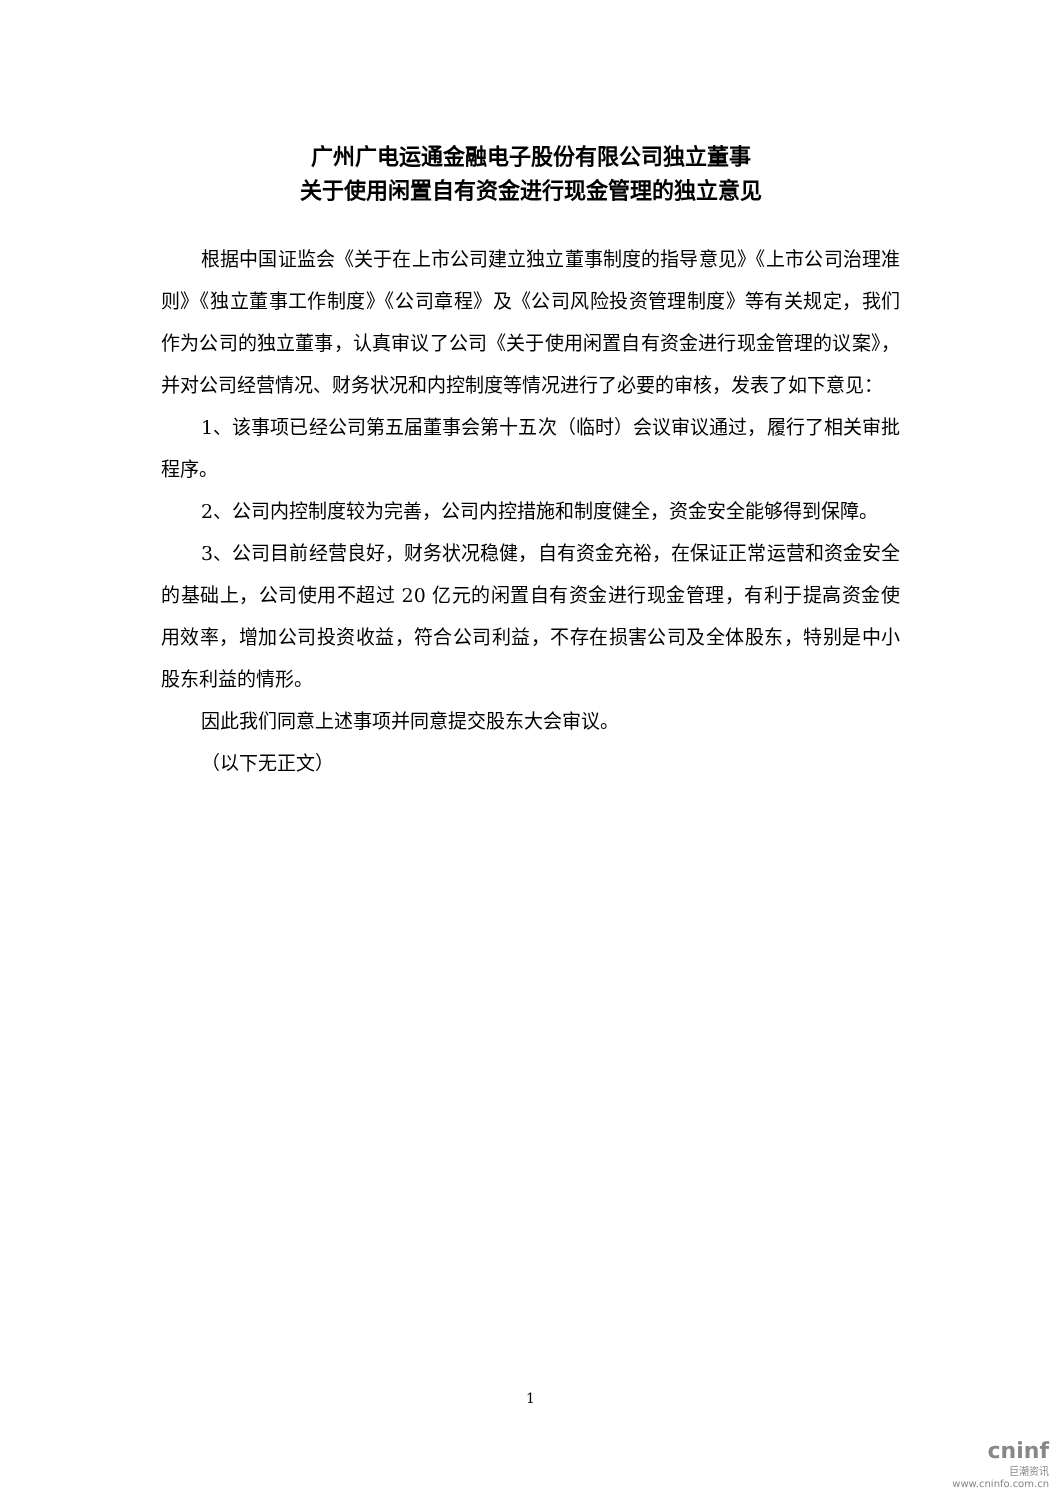广州广电运通金融电子股份有限公司独立董事
关于使用闲置自有资金进行现金管理的独立意见
根据中国证监会《关于在上市公司建立独立董事制度的指导意见》《上市公司治理准则》《独立董事工作制度》《公司章程》及《公司风险投资管理制度》等有关规定，我们作为公司的独立董事，认真审议了公司《关于使用闲置自有资金进行现金管理的议案》，并对公司经营情况、财务状况和内控制度等情况进行了必要的审核，发表了如下意见：
1、该事项已经公司第五届董事会第十五次（临时）会议审议通过，履行了相关审批程序。
2、公司内控制度较为完善，公司内控措施和制度健全，资金安全能够得到保障。
3、公司目前经营良好，财务状况稳健，自有资金充裕，在保证正常运营和资金安全的基础上，公司使用不超过 20 亿元的闲置自有资金进行现金管理，有利于提高资金使用效率，增加公司投资收益，符合公司利益，不存在损害公司及全体股东，特别是中小股东利益的情形。
因此我们同意上述事项并同意提交股东大会审议。
（以下无正文）
1
cninf
巨潮资讯
www.cninfo.com.cn